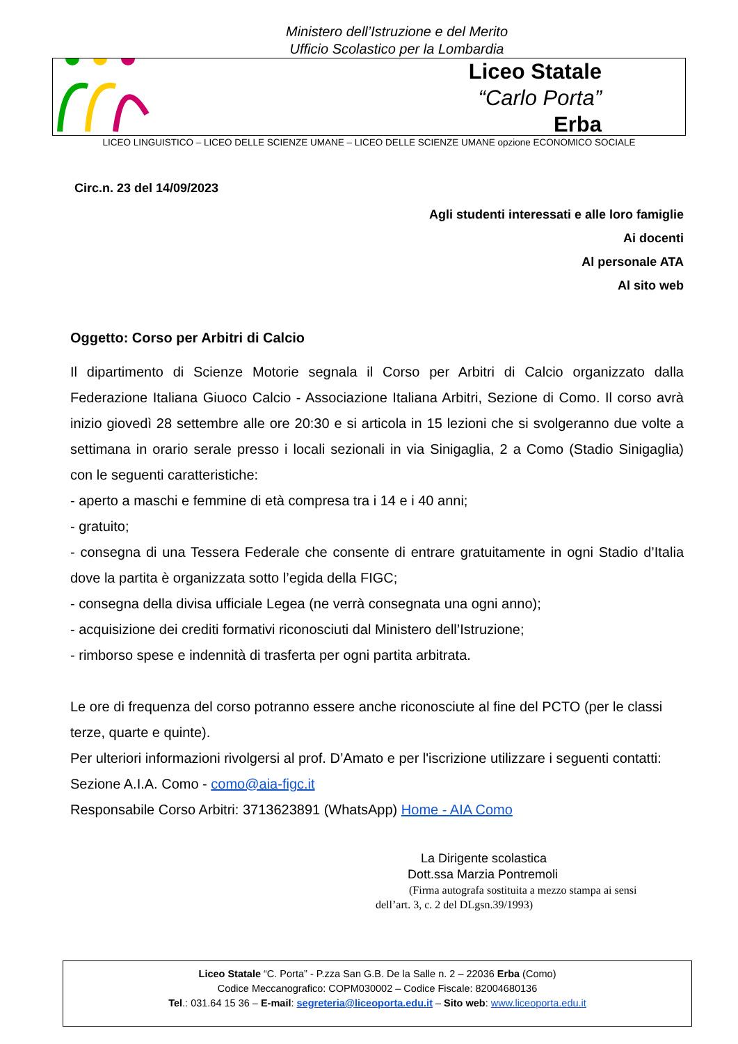Ministero dell’Istruzione e del Merito
Ufficio Scolastico per la Lombardia
Liceo Statale
“Carlo Porta”
Erba
LICEO LINGUISTICO – LICEO DELLE SCIENZE UMANE – LICEO DELLE SCIENZE UMANE opzione ECONOMICO SOCIALE
Circ.n. 23 del 14/09/2023
Agli studenti interessati e alle loro famiglie
Ai docenti
Al personale ATA
Al sito web
Oggetto: Corso per Arbitri di Calcio
Il dipartimento di Scienze Motorie segnala il Corso per Arbitri di Calcio organizzato dalla Federazione Italiana Giuoco Calcio - Associazione Italiana Arbitri, Sezione di Como. Il corso avrà inizio giovedì 28 settembre alle ore 20:30 e si articola in 15 lezioni che si svolgeranno due volte a settimana in orario serale presso i locali sezionali in via Sinigaglia, 2 a Como (Stadio Sinigaglia) con le seguenti caratteristiche:
- aperto a maschi e femmine di età compresa tra i 14 e i 40 anni;
- gratuito;
- consegna di una Tessera Federale che consente di entrare gratuitamente in ogni Stadio d’Italia dove la partita è organizzata sotto l’egida della FIGC;
- consegna della divisa ufficiale Legea (ne verrà consegnata una ogni anno);
- acquisizione dei crediti formativi riconosciuti dal Ministero dell’Istruzione;
- rimborso spese e indennità di trasferta per ogni partita arbitrata.
Le ore di frequenza del corso potranno essere anche riconosciute al fine del PCTO (per le classi terze, quarte e quinte).
Per ulteriori informazioni rivolgersi al prof. D’Amato e per l'iscrizione utilizzare i seguenti contatti: Sezione A.I.A. Como - como@aia-figc.it
Responsabile Corso Arbitri: 3713623891 (WhatsApp) Home - AIA Como
La Dirigente scolastica
Dott.ssa Marzia Pontremoli
(Firma autografa sostituita a mezzo stampa ai sensi
dell’art. 3, c. 2 del DLgsn.39/1993)
Liceo Statale “C. Porta” - P.zza San G.B. De la Salle n. 2 – 22036 Erba (Como)
Codice Meccanografico: COPM030002 – Codice Fiscale: 82004680136
Tel.: 031.64 15 36 – E-mail: segreteria@liceoporta.edu.it – Sito web: www.liceoporta.edu.it